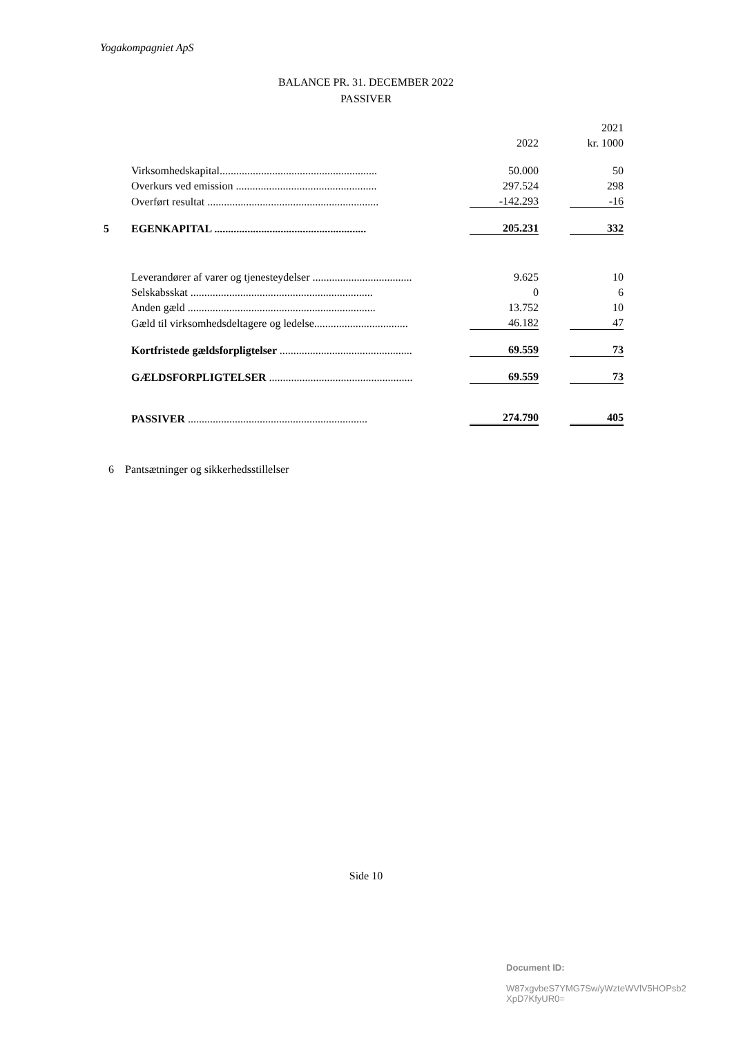Yogakompagniet ApS
BALANCE PR. 31. DECEMBER 2022
PASSIVER
| | | | | | 2021 |
| | | | 2022 | | kr. 1000 |
| | Virksomhedskapital......................................................... | | 50.000 | | 50 |
| | Overkurs ved emission ................................................... | | 297.524 | | 298 |
| | Overført resultat .............................................................. | | -142.293 | | -16 |
| 5 | EGENKAPITAL ....................................................... | | 205.231 | | 332 |
| | Leverandører af varer og tjenesteydelser .................................... | | 9.625 | | 10 |
| | Selskabsskat .................................................................. | | 0 | | 6 |
| | Anden gæld .................................................................... | | 13.752 | | 10 |
| | Gæld til virksomhedsdeltagere og ledelse.................................. | | 46.182 | | 47 |
| | Kortfristede gældsforpligtelser ................................................ | | 69.559 | | 73 |
| | GÆLDSFORPLIGTELSER .................................................... | | 69.559 | | 73 |
| | PASSIVER ................................................................. | | 274.790 | | 405 |
6 Pantsætninger og sikkerhedsstillelser
Side 10
Document ID:
W87xgvbeS7YMG7Sw/yWzteWVlV5HOPsb2
XpD7KfyUR0=